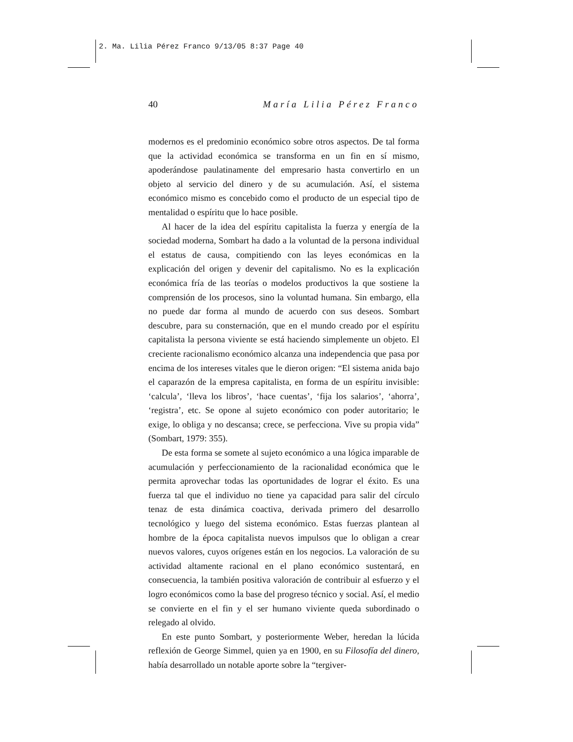2. Ma. Lilia Pérez Franco 9/13/05 8:37 Page 40
40 María Lilia Pérez Franco
modernos es el predominio económico sobre otros aspectos. De tal forma que la actividad económica se transforma en un fin en sí mismo, apoderándose paulatinamente del empresario hasta convertirlo en un objeto al servicio del dinero y de su acumulación. Así, el sistema económico mismo es concebido como el producto de un especial tipo de mentalidad o espíritu que lo hace posible.
Al hacer de la idea del espíritu capitalista la fuerza y energía de la sociedad moderna, Sombart ha dado a la voluntad de la persona individual el estatus de causa, compitiendo con las leyes económicas en la explicación del origen y devenir del capitalismo. No es la explicación económica fría de las teorías o modelos productivos la que sostiene la comprensión de los procesos, sino la voluntad humana. Sin embargo, ella no puede dar forma al mundo de acuerdo con sus deseos. Sombart descubre, para su consternación, que en el mundo creado por el espíritu capitalista la persona viviente se está haciendo simplemente un objeto. El creciente racionalismo económico alcanza una independencia que pasa por encima de los intereses vitales que le dieron origen: “El sistema anida bajo el caparazón de la empresa capitalista, en forma de un espíritu invisible: ‘calcula’, ‘lleva los libros’, ‘hace cuentas’, ‘fija los salarios’, ‘ahorra’, ‘registra’, etc. Se opone al sujeto económico con poder autoritario; le exige, lo obliga y no descansa; crece, se perfecciona. Vive su propia vida” (Sombart, 1979: 355).
De esta forma se somete al sujeto económico a una lógica imparable de acumulación y perfeccionamiento de la racionalidad económica que le permita aprovechar todas las oportunidades de lograr el éxito. Es una fuerza tal que el individuo no tiene ya capacidad para salir del círculo tenaz de esta dinámica coactiva, derivada primero del desarrollo tecnológico y luego del sistema económico. Estas fuerzas plantean al hombre de la época capitalista nuevos impulsos que lo obligan a crear nuevos valores, cuyos orígenes están en los negocios. La valoración de su actividad altamente racional en el plano económico sustentará, en consecuencia, la también positiva valoración de contribuir al esfuerzo y el logro económicos como la base del progreso técnico y social. Así, el medio se convierte en el fin y el ser humano viviente queda subordinado o relegado al olvido.
En este punto Sombart, y posteriormente Weber, heredan la lúcida reflexión de George Simmel, quien ya en 1900, en su Filosofía del dinero, había desarrollado un notable aporte sobre la “tergiver-